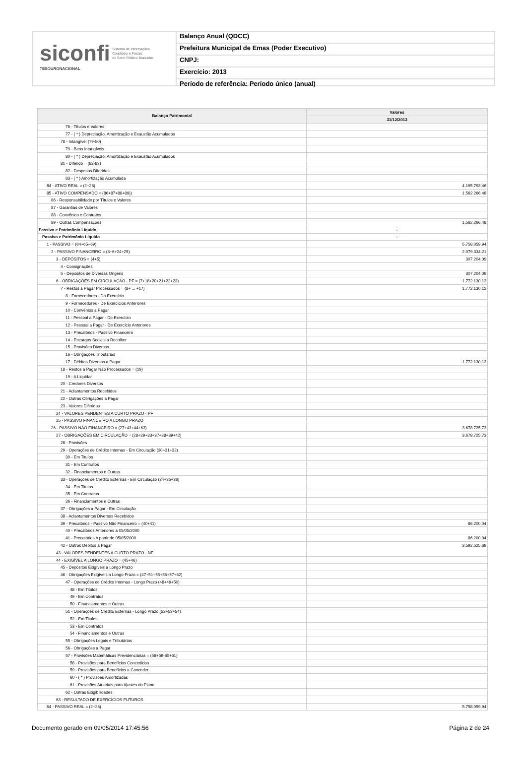siconfi Sistema de Informações
Contábeis e Fiscais
do Setor Público Brasileiro
TESOURONACIONAL
Balanço Anual (QDCC)
Prefeitura Municipal de Emas (Poder Executivo)
CNPJ:
Exercício: 2013
Período de referência: Período único (anual)
| Balanço Patrimonial | Valores |
| --- | --- |
| | 31/12/2013 |
| 76 - Títulos e Valores | |
| 77 - ( * ) Depreciação, Amortização e Exaustão Acumulados | |
| 78 - Intangível (79-80) | |
| 79 - Bens Intangíveis | |
| 80 - ( * ) Depreciação, Amortização e Exaustão Acumulados | |
| 81 - Diferido = (82-83) | |
| 82 - Despesas Diferidas | |
| 83 - ( * ) Amortização Acumulada | |
| 84 - ATIVO REAL = (2+28) | 4.195.793,46 |
| 85 - ATIVO COMPENSADO = (86+87+88+89)) | 1.562.266,48 |
| 86 - Responsabilidade por Títulos e Valores | |
| 87 - Garantias de Valores | |
| 88 - Convênios e Contratos | |
| 89 - Outras Compensações | 1.562.266,48 |
| Passivo e Patrimônio Líquido | - |
| Passivo e Patrimônio Líquido | - |
| 1 - PASSIVO = (64+65+69) | 5.758.059,94 |
| 2 - PASSIVO FINANCEIRO = (3+6+24+25) | 2.079.334,21 |
| 3 - DEPÓSITOS = (4+5) | 307.204,09 |
| 4 - Consignações | |
| 5 - Depósitos de Diversas Origens | 307.204,09 |
| 6 - OBRIGAÇÕES EM CIRCULAÇÃO - PF = (7+18+20+21+22+23) | 1.772.130,12 |
| 7 - Restos a Pagar Processados = (8+ ... +17) | 1.772.130,12 |
| 8 - Fornecedores - Do Exercício | |
| 9 - Fornecedores - De Exercícios Anteriores | |
| 10 - Convênios a Pagar | |
| 11 - Pessoal a Pagar - Do Exercício | |
| 12 - Pessoal a Pagar - De Exercício Anteriores | |
| 13 - Precatórios - Passivo Financeiro | |
| 14 - Encargos Sociais a Recolher | |
| 15 - Provisões Diversas | |
| 16 - Obrigações Tributárias | |
| 17 - Débitos Diversos a Pagar | 1.772.130,12 |
| 18 - Restos a Pagar Não Processados = (19) | |
| 19 - A Liquidar | |
| 20 - Credores Diversos | |
| 21 - Adiantamentos Recebidos | |
| 22 - Outras Obrigações a Pagar | |
| 23 - Valores Diferidos | |
| 24 - VALORES PENDENTES A CURTO PRAZO - PF | |
| 25 - PASSIVO FINANCEIRO A LONGO PRAZO | |
| 26 - PASSIVO NÃO FINANCEIRO = (27+43+44+63) | 3.678.725,73 |
| 27 - OBRIGAÇÕES EM CIRCULAÇÃO = (28+29+33+37+38+39+42) | 3.678.725,73 |
| 28 - Provisões | |
| 29 - Operações de Crédito Internas - Em Circulação (30+31+32) | |
| 30 - Em Titulos | |
| 31 - Em Contratos | |
| 32 - Financiamentos e Outras | |
| 33 - Operações de Crédito Externas - Em Circulação (34+35+36) | |
| 34 - Em Titulos | |
| 35 - Em Contratos | |
| 36 - Financiamentos e Outras | |
| 37 - Obrigações a Pagar - Em Circulação | |
| 38 - Adiantamentos Diversos Recebidos | |
| 39 - Precatórios - Passivo Não Financeiro = (40+41) | 86.200,04 |
| 40 - Precatórios Anteriores a 05/05/2000 | |
| 41 - Precatórios A partir de 05/05/2000 | 86.200,04 |
| 42 - Outros Débitos a Pagar | 3.592.525,69 |
| 43 - VALORES PENDENTES A CURTO PRAZO - NF | |
| 44 - EXIGÍVEL A LONGO PRAZO = (45+46) | |
| 45 - Depósitos Exigíveis a Longo Prazo | |
| 46 - Obrigações Exigíveis a Longo Prazo = (47+51+55+56+57+62) | |
| 47 - Operações de Crédito Internas - Longo Prazo (48+49+50) | |
| 48 - Em Titulos | |
| 49 - Em Contratos | |
| 50 - Financiamentos e Outras | |
| 51 - Operações de Crédito Externas - Longo Prazo (52+53+54) | |
| 52 - Em Titulos | |
| 53 - Em Contratos | |
| 54 - Financiamentos e Outras | |
| 55 - Obrigações Legais e Tributárias | |
| 56 - Obrigações a Pagar | |
| 57 - Provisões Matemáticas Previdenciárias = (58+59-60+61) | |
| 58 - Provisões para Benefícios Concedidos | |
| 59 - Provisões para Benefícios a Conceder | |
| 60 - ( * ) Provisões Amortizadas | |
| 61 - Provisões Atuariais para Ajustes do Plano | |
| 62 - Outras Exigibilidades | |
| 63 - RESULTADO DE EXERCÍCIOS FUTUROS | |
| 64 - PASSIVO REAL = (2+26) | 5.758.059,94 |
Documento gerado em 09/05/2014 17:45:56 Página 2 de 24